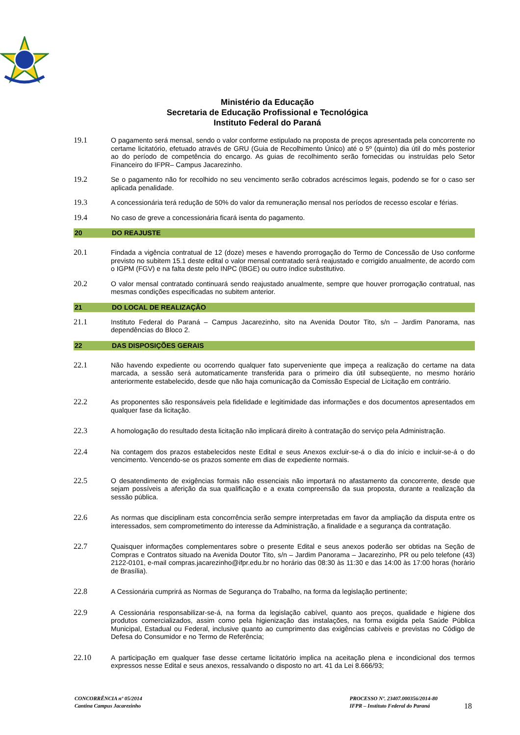Ministério da Educação
Secretaria de Educação Profissional e Tecnológica
Instituto Federal do Paraná
19.1 O pagamento será mensal, sendo o valor conforme estipulado na proposta de preços apresentada pela concorrente no certame licitatório, efetuado através de GRU (Guia de Recolhimento Único) até o 5º (quinto) dia útil do mês posterior ao do período de competência do encargo. As guias de recolhimento serão fornecidas ou instruídas pelo Setor Financeiro do IFPR– Campus Jacarezinho.
19.2 Se o pagamento não for recolhido no seu vencimento serão cobrados acréscimos legais, podendo se for o caso ser aplicada penalidade.
19.3 A concessionária terá redução de 50% do valor da remuneração mensal nos períodos de recesso escolar e férias.
19.4 No caso de greve a concessionária ficará isenta do pagamento.
20 DO REAJUSTE
20.1 Findada a vigência contratual de 12 (doze) meses e havendo prorrogação do Termo de Concessão de Uso conforme previsto no subitem 15.1 deste edital o valor mensal contratado será reajustado e corrigido anualmente, de acordo com o IGPM (FGV) e na falta deste pelo INPC (IBGE) ou outro índice substitutivo.
20.2 O valor mensal contratado continuará sendo reajustado anualmente, sempre que houver prorrogação contratual, nas mesmas condições especificadas no subitem anterior.
21 DO LOCAL DE REALIZAÇÃO
21.1 Instituto Federal do Paraná – Campus Jacarezinho, sito na Avenida Doutor Tito, s/n – Jardim Panorama, nas dependências do Bloco 2.
22 DAS DISPOSIÇÕES GERAIS
22.1 Não havendo expediente ou ocorrendo qualquer fato superveniente que impeça a realização do certame na data marcada, a sessão será automaticamente transferida para o primeiro dia útil subseqüente, no mesmo horário anteriormente estabelecido, desde que não haja comunicação da Comissão Especial de Licitação em contrário.
22.2 As proponentes são responsáveis pela fidelidade e legitimidade das informações e dos documentos apresentados em qualquer fase da licitação.
22.3 A homologação do resultado desta licitação não implicará direito à contratação do serviço pela Administração.
22.4 Na contagem dos prazos estabelecidos neste Edital e seus Anexos excluir-se-á o dia do início e incluir-se-á o do vencimento. Vencendo-se os prazos somente em dias de expediente normais.
22.5 O desatendimento de exigências formais não essenciais não importará no afastamento da concorrente, desde que sejam possíveis a aferição da sua qualificação e a exata compreensão da sua proposta, durante a realização da sessão pública.
22.6 As normas que disciplinam esta concorrência serão sempre interpretadas em favor da ampliação da disputa entre os interessados, sem comprometimento do interesse da Administração, a finalidade e a segurança da contratação.
22.7 Quaisquer informações complementares sobre o presente Edital e seus anexos poderão ser obtidas na Seção de Compras e Contratos situado na Avenida Doutor Tito, s/n – Jardim Panorama – Jacarezinho, PR ou pelo telefone (43) 2122-0101, e-mail compras.jacarezinho@ifpr.edu.br no horário das 08:30 às 11:30 e das 14:00 às 17:00 horas (horário de Brasília).
22.8 A Cessionária cumprirá as Normas de Segurança do Trabalho, na forma da legislação pertinente;
22.9 A Cessionária responsabilizar-se-á, na forma da legislação cabível, quanto aos preços, qualidade e higiene dos produtos comercializados, assim como pela higienização das instalações, na forma exigida pela Saúde Pública Municipal, Estadual ou Federal, inclusive quanto ao cumprimento das exigências cabíveis e previstas no Código de Defesa do Consumidor e no Termo de Referência;
22.10 A participação em qualquer fase desse certame licitatório implica na aceitação plena e incondicional dos termos expressos nesse Edital e seus anexos, ressalvando o disposto no art. 41 da Lei 8.666/93;
CONCORRÊNCIA nº 05/2014
Cantina Campus Jacarezinho
PROCESSO Nº. 23407.000356/2014-80
IFPR – Instituto Federal do Paraná
18